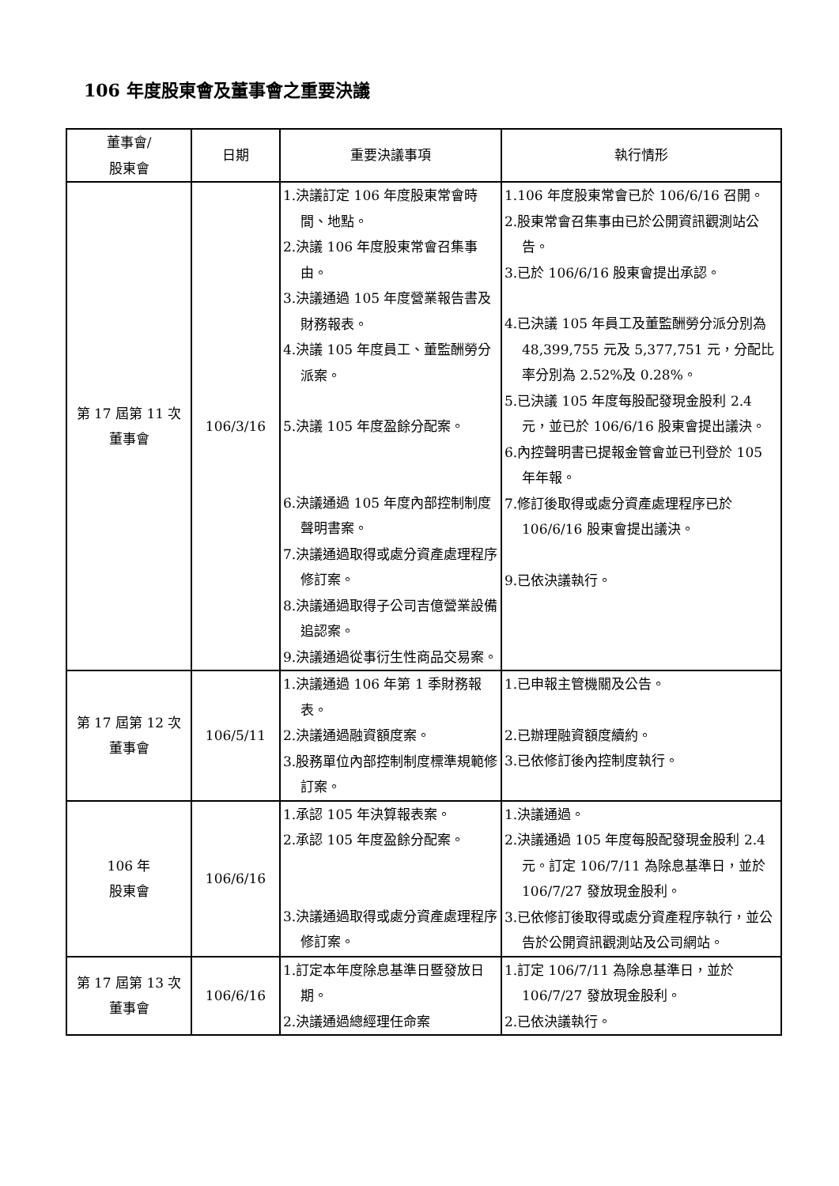106 年度股東會及董事會之重要決議
| 董事會/ 股東會 | 日期 | 重要決議事項 | 執行情形 |
| --- | --- | --- | --- |
| 第 17 屆第 11 次 董事會 | 106/3/16 | 1.決議訂定 106 年度股東常會時間、地點。 2.決議 106 年度股東常會召集事由。 3.決議通過 105 年度營業報告書及財務報表。 4.決議 105 年度員工、董監酬勞分派案。 5.決議 105 年度盈餘分配案。 6.決議通過 105 年度內部控制制度聲明書案。 7.決議通過取得或處分資產處理程序修訂案。 8.決議通過取得子公司吉億營業設備追認案。 9.決議通過從事衍生性商品交易案。 | 1.106 年度股東常會已於 106/6/16 召開。 2.股東常會召集事由已於公開資訊觀測站公告。 3.已於 106/6/16 股東會提出承認。 4.已決議 105 年員工及董監酬勞分派分別為 48,399,755 元及 5,377,751 元，分配比率分別為 2.52%及 0.28%。 5.已決議 105 年度每股配發現金股利 2.4 元，並已於 106/6/16 股東會提出議決。 6.內控聲明書已提報金管會並已刊登於 105 年年報。 7.修訂後取得或處分資產處理程序已於 106/6/16 股東會提出議決。 9.已依決議執行。 |
| 第 17 屆第 12 次 董事會 | 106/5/11 | 1.決議通過 106 年第 1 季財務報表。 2.決議通過融資額度案。 3.股務單位內部控制制度標準規範修訂案。 | 1.已申報主管機關及公告。 2.已辦理融資額度續約。 3.已依修訂後內控制度執行。 |
| 106 年 股東會 | 106/6/16 | 1.承認 105 年決算報表案。 2.承認 105 年度盈餘分配案。 3.決議通過取得或處分資產處理程序修訂案。 | 1.決議通過。 2.決議通過 105 年度每股配發現金股利 2.4 元。訂定 106/7/11 為除息基準日，並於 106/7/27 發放現金股利。 3.已依修訂後取得或處分資產程序執行，並公告於公開資訊觀測站及公司網站。 |
| 第 17 屆第 13 次 董事會 | 106/6/16 | 1.訂定本年度除息基準日暨發放日期。 2.決議通過總經理任命案 | 1.訂定 106/7/11 為除息基準日，並於 106/7/27 發放現金股利。 2.已依決議執行。 |